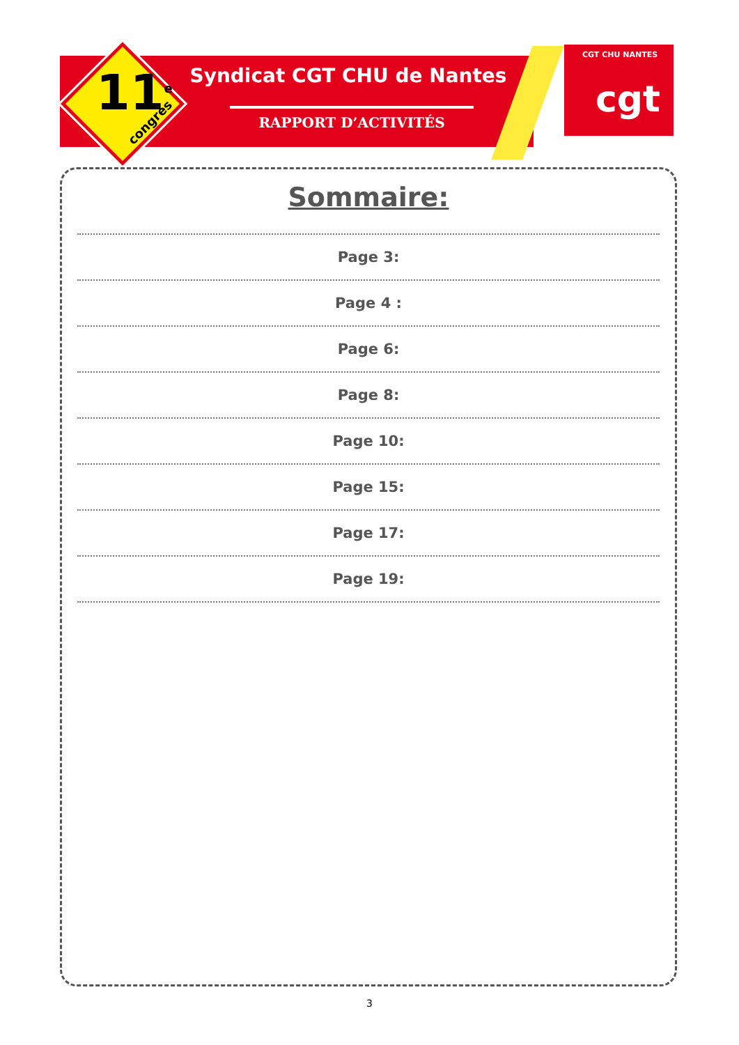11<sup>e</sup> congrès
Syndicat CGT CHU de Nantes
RAPPORT D’ACTIVITÉS
CGT CHU NANTES
cgt
Sommaire:
Page 3:
Page 4 :
Page 6:
Page 8:
Page 10:
Page 15:
Page 17:
Page 19:
3